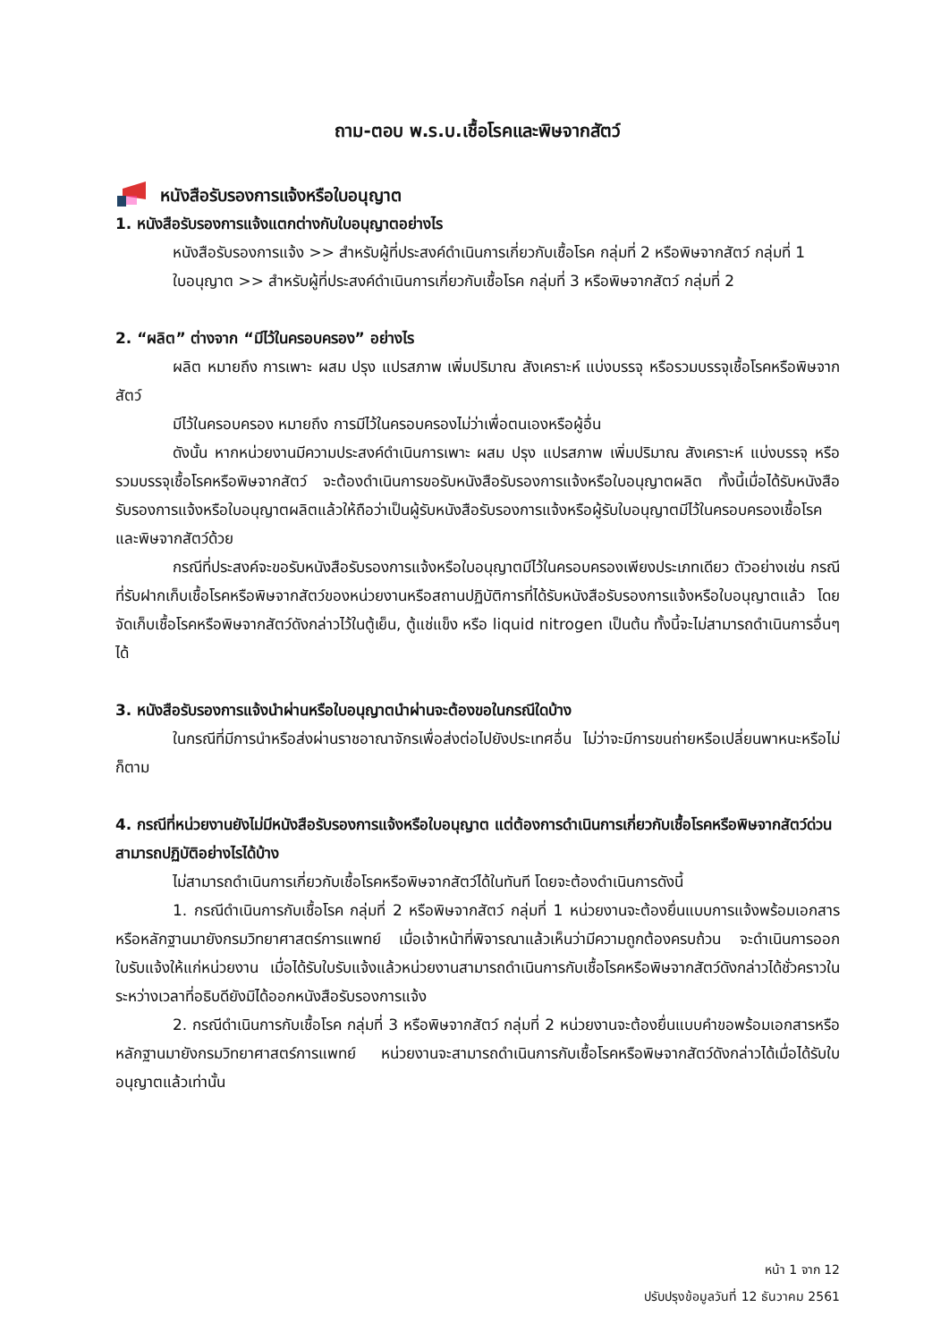ถาม-ตอบ พ.ร.บ.เชื้อโรคและพิษจากสัตว์
หนังสือรับรองการแจ้งหรือใบอนุญาต
1. หนังสือรับรองการแจ้งแตกต่างกับใบอนุญาตอย่างไร
หนังสือรับรองการแจ้ง >> สำหรับผู้ที่ประสงค์ดำเนินการเกี่ยวกับเชื้อโรค กลุ่มที่ 2 หรือพิษจากสัตว์ กลุ่มที่ 1
ใบอนุญาต >> สำหรับผู้ที่ประสงค์ดำเนินการเกี่ยวกับเชื้อโรค กลุ่มที่ 3 หรือพิษจากสัตว์ กลุ่มที่ 2
2. “ผลิต” ต่างจาก “มีไว้ในครอบครอง” อย่างไร
ผลิต หมายถึง การเพาะ ผสม ปรุง แปรสภาพ เพิ่มปริมาณ สังเคราะห์ แบ่งบรรจุ หรือรวมบรรจุเชื้อโรคหรือพิษจากสัตว์
มีไว้ในครอบครอง หมายถึง การมีไว้ในครอบครองไม่ว่าเพื่อตนเองหรือผู้อื่น
ดังนั้น หากหน่วยงานมีความประสงค์ดำเนินการเพาะ ผสม ปรุง แปรสภาพ เพิ่มปริมาณ สังเคราะห์ แบ่งบรรจุ หรือรวมบรรจุเชื้อโรคหรือพิษจากสัตว์ จะต้องดำเนินการขอรับหนังสือรับรองการแจ้งหรือใบอนุญาตผลิต ทั้งนี้เมื่อได้รับหนังสือรับรองการแจ้งหรือใบอนุญาตผลิตแล้วให้ถือว่าเป็นผู้รับหนังสือรับรองการแจ้งหรือผู้รับใบอนุญาตมีไว้ในครอบครองเชื้อโรคและพิษจากสัตว์ด้วย
กรณีที่ประสงค์จะขอรับหนังสือรับรองการแจ้งหรือใบอนุญาตมีไว้ในครอบครองเพียงประเภทเดียว ตัวอย่างเช่น กรณีที่รับฝากเก็บเชื้อโรคหรือพิษจากสัตว์ของหน่วยงานหรือสถานปฏิบัติการที่ได้รับหนังสือรับรองการแจ้งหรือใบอนุญาตแล้ว โดยจัดเก็บเชื้อโรคหรือพิษจากสัตว์ดังกล่าวไว้ในตู้เย็น, ตู้แช่แข็ง หรือ liquid nitrogen เป็นต้น ทั้งนี้จะไม่สามารถดำเนินการอื่นๆ ได้
3. หนังสือรับรองการแจ้งนำผ่านหรือใบอนุญาตนำผ่านจะต้องขอในกรณีใดบ้าง
ในกรณีที่มีการนำหรือส่งผ่านราชอาณาจักรเพื่อส่งต่อไปยังประเทศอื่น ไม่ว่าจะมีการขนถ่ายหรือเปลี่ยนพาหนะหรือไม่ก็ตาม
4. กรณีที่หน่วยงานยังไม่มีหนังสือรับรองการแจ้งหรือใบอนุญาต แต่ต้องการดำเนินการเกี่ยวกับเชื้อโรคหรือพิษจากสัตว์ด่วนสามารถปฏิบัติอย่างไรได้บ้าง
ไม่สามารถดำเนินการเกี่ยวกับเชื้อโรคหรือพิษจากสัตว์ได้ในทันที โดยจะต้องดำเนินการดังนี้
1. กรณีดำเนินการกับเชื้อโรค กลุ่มที่ 2 หรือพิษจากสัตว์ กลุ่มที่ 1 หน่วยงานจะต้องยื่นแบบการแจ้งพร้อมเอกสารหรือหลักฐานมายังกรมวิทยาศาสตร์การแพทย์ เมื่อเจ้าหน้าที่พิจารณาแล้วเห็นว่ามีความถูกต้องครบถ้วน จะดำเนินการออกใบรับแจ้งให้แก่หน่วยงาน เมื่อได้รับใบรับแจ้งแล้วหน่วยงานสามารถดำเนินการกับเชื้อโรคหรือพิษจากสัตว์ดังกล่าวได้ชั่วคราวในระหว่างเวลาที่อธิบดียังมิได้ออกหนังสือรับรองการแจ้ง
2. กรณีดำเนินการกับเชื้อโรค กลุ่มที่ 3 หรือพิษจากสัตว์ กลุ่มที่ 2 หน่วยงานจะต้องยื่นแบบคำขอพร้อมเอกสารหรือหลักฐานมายังกรมวิทยาศาสตร์การแพทย์ หน่วยงานจะสามารถดำเนินการกับเชื้อโรคหรือพิษจากสัตว์ดังกล่าวได้เมื่อได้รับใบอนุญาตแล้วเท่านั้น
หน้า 1 จาก 12
ปรับปรุงข้อมูลวันที่ 12 ธันวาคม 2561